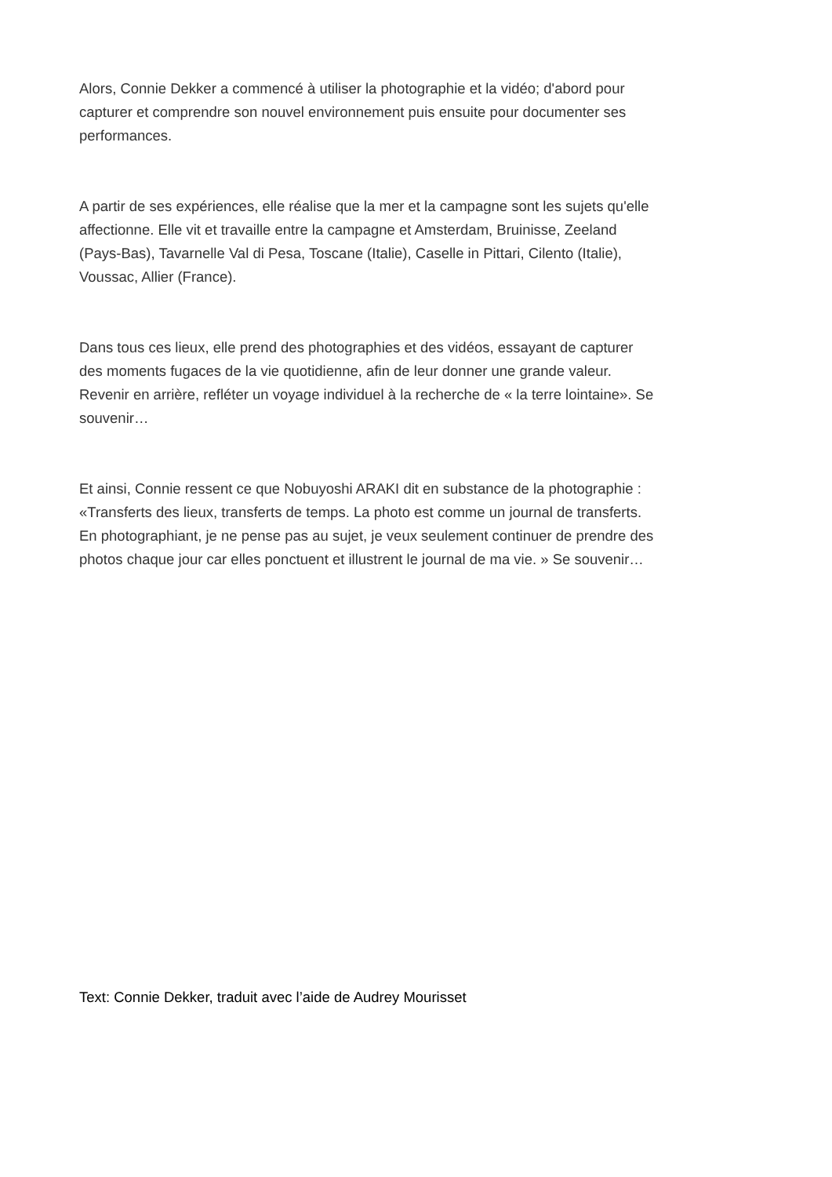Alors, Connie Dekker a commencé à utiliser la photographie et la vidéo; d'abord pour capturer et comprendre son nouvel environnement puis ensuite pour documenter ses performances.
A partir de ses expériences, elle réalise que la mer et la campagne sont les sujets qu'elle affectionne. Elle vit et travaille entre la campagne et Amsterdam, Bruinisse, Zeeland (Pays-Bas), Tavarnelle Val di Pesa, Toscane (Italie), Caselle in Pittari, Cilento (Italie), Voussac, Allier (France).
Dans tous ces lieux, elle prend des photographies et des vidéos, essayant de capturer des moments fugaces de la vie quotidienne, afin de leur donner une grande valeur. Revenir en arrière, refléter un voyage individuel à la recherche de « la terre lointaine». Se souvenir…
Et ainsi, Connie ressent ce que Nobuyoshi ARAKI dit en substance de la photographie : «Transferts des lieux, transferts de temps. La photo est comme un journal de transferts. En photographiant, je ne pense pas au sujet, je veux seulement continuer de prendre des photos chaque jour car elles ponctuent et illustrent le journal de ma vie. » Se souvenir…
Text: Connie Dekker, traduit avec l’aide de Audrey Mourisset